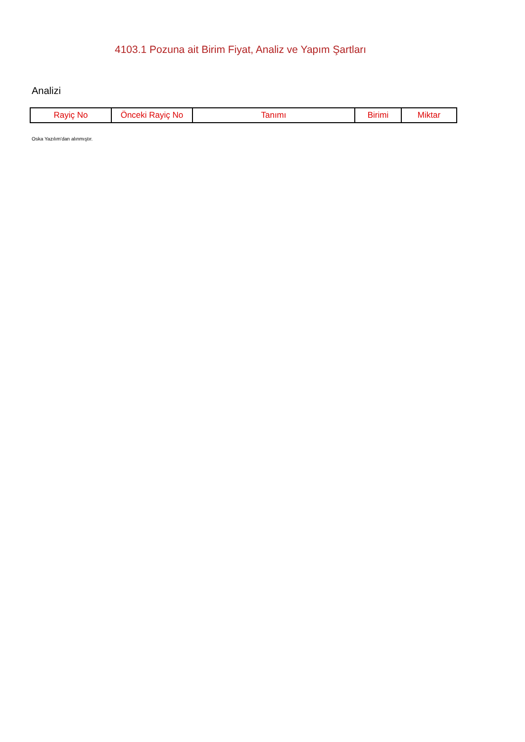4103.1 Pozuna ait Birim Fiyat, Analiz ve Yapım Şartları
Analizi
| Rayiç No | Önceki Rayiç No | Tanımı | Birimi | Miktar |
| --- | --- | --- | --- | --- |
Oska Yazılım'dan alınmıştır.